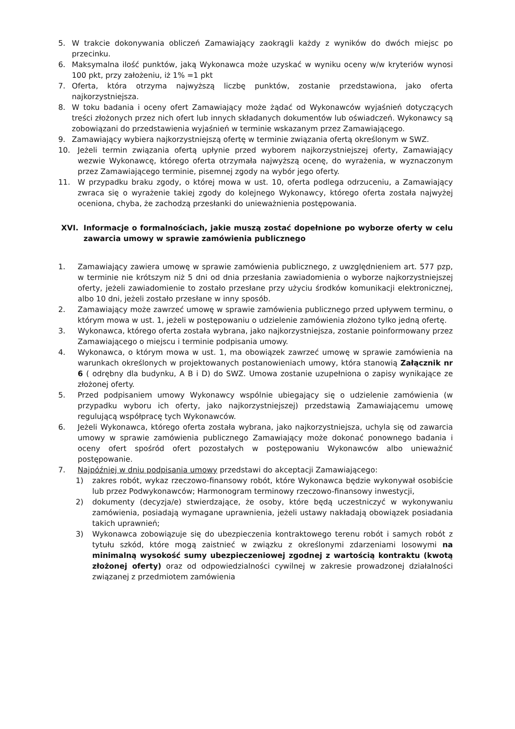5. W trakcie dokonywania obliczeń Zamawiający zaokrągli każdy z wyników do dwóch miejsc po przecinku.
6. Maksymalna ilość punktów, jaką Wykonawca może uzyskać w wyniku oceny w/w kryteriów wynosi 100 pkt, przy założeniu, iż 1% =1 pkt
7. Oferta, która otrzyma najwyższą liczbę punktów, zostanie przedstawiona, jako oferta najkorzystniejsza.
8. W toku badania i oceny ofert Zamawiający może żądać od Wykonawców wyjaśnień dotyczących treści złożonych przez nich ofert lub innych składanych dokumentów lub oświadczeń. Wykonawcy są zobowiązani do przedstawienia wyjaśnień w terminie wskazanym przez Zamawiającego.
9. Zamawiający wybiera najkorzystniejszą ofertę w terminie związania ofertą określonym w SWZ.
10. Jeżeli termin związania ofertą upłynie przed wyborem najkorzystniejszej oferty, Zamawiający wezwie Wykonawcę, którego oferta otrzymała najwyższą ocenę, do wyrażenia, w wyznaczonym przez Zamawiającego terminie, pisemnej zgody na wybór jego oferty.
11. W przypadku braku zgody, o której mowa w ust. 10, oferta podlega odrzuceniu, a Zamawiający zwraca się o wyrażenie takiej zgody do kolejnego Wykonawcy, którego oferta została najwyżej oceniona, chyba, że zachodzą przesłanki do unieważnienia postępowania.
XVI. Informacje o formalnościach, jakie muszą zostać dopełnione po wyborze oferty w celu zawarcia umowy w sprawie zamówienia publicznego
1. Zamawiający zawiera umowę w sprawie zamówienia publicznego, z uwzględnieniem art. 577 pzp, w terminie nie krótszym niż 5 dni od dnia przesłania zawiadomienia o wyborze najkorzystniejszej oferty, jeżeli zawiadomienie to zostało przesłane przy użyciu środków komunikacji elektronicznej, albo 10 dni, jeżeli zostało przesłane w inny sposób.
2. Zamawiający może zawrzeć umowę w sprawie zamówienia publicznego przed upływem terminu, o którym mowa w ust. 1, jeżeli w postępowaniu o udzielenie zamówienia złożono tylko jedną ofertę.
3. Wykonawca, którego oferta została wybrana, jako najkorzystniejsza, zostanie poinformowany przez Zamawiającego o miejscu i terminie podpisania umowy.
4. Wykonawca, o którym mowa w ust. 1, ma obowiązek zawrzeć umowę w sprawie zamówienia na warunkach określonych w projektowanych postanowieniach umowy, która stanowią Załącznik nr 6 ( odrębny dla budynku, A B i D) do SWZ. Umowa zostanie uzupełniona o zapisy wynikające ze złożonej oferty.
5. Przed podpisaniem umowy Wykonawcy wspólnie ubiegający się o udzielenie zamówienia (w przypadku wyboru ich oferty, jako najkorzystniejszej) przedstawią Zamawiającemu umowę regulującą współpracę tych Wykonawców.
6. Jeżeli Wykonawca, którego oferta została wybrana, jako najkorzystniejsza, uchyla się od zawarcia umowy w sprawie zamówienia publicznego Zamawiający może dokonać ponownego badania i oceny ofert spośród ofert pozostałych w postępowaniu Wykonawców albo unieważnić postępowanie.
7. Najpóźniej w dniu podpisania umowy przedstawi do akceptacji Zamawiającego:
1) zakres robót, wykaz rzeczowo-finansowy robót, które Wykonawca będzie wykonywał osobiście lub przez Podwykonawców; Harmonogram terminowy rzeczowo-finansowy inwestycji,
2) dokumenty (decyzja/e) stwierdzające, że osoby, które będą uczestniczyć w wykonywaniu zamówienia, posiadają wymagane uprawnienia, jeżeli ustawy nakładają obowiązek posiadania takich uprawnień;
3) Wykonawca zobowiązuje się do ubezpieczenia kontraktowego terenu robót i samych robót z tytułu szkód, które mogą zaistnieć w związku z określonymi zdarzeniami losowymi na minimalną wysokość sumy ubezpieczeniowej zgodnej z wartością kontraktu (kwotą złożonej oferty) oraz od odpowiedzialności cywilnej w zakresie prowadzonej działalności związanej z przedmiotem zamówienia